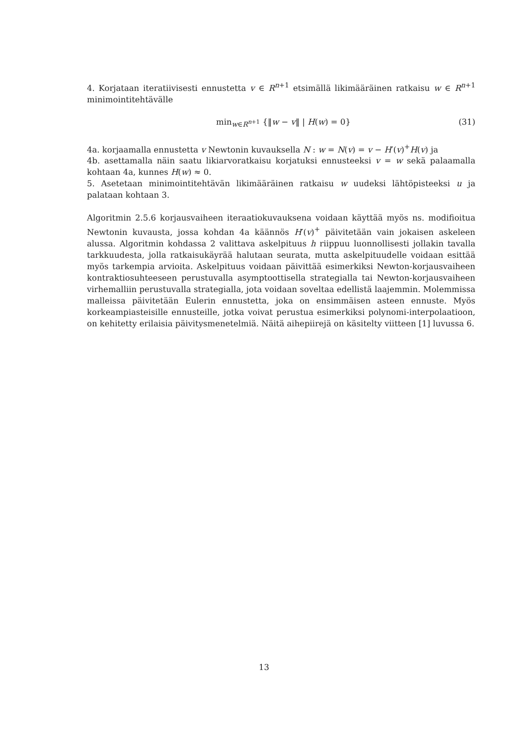4. Korjataan iteratiivisesti ennustetta v ∈ R<sup>n+1</sup> etsimällä likimääräinen ratkaisu w ∈ R<sup>n+1</sup> minimointitehtävälle
min<sub>w∈R<sup>n+1</sup></sub> {‖w − v‖ | H(w) = 0} (31)
4a. korjaamalla ennustetta v Newtonin kuvauksella N : w = N(v) = v − H′(v)<sup>+</sup>H(v) ja
4b. asettamalla näin saatu likiarvoratkaisu korjatuksi ennusteeksi v = w sekä palaamalla kohtaan 4a, kunnes H(w) ≈ 0.
5. Asetetaan minimointitehtävän likimääräinen ratkaisu w uudeksi lähtöpisteeksi u ja palataan kohtaan 3.
Algoritmin 2.5.6 korjausvaiheen iteraatiokuvauksena voidaan käyttää myös ns. modifioitua Newtonin kuvausta, jossa kohdan 4a käännös H′(v)<sup>+</sup> päivitetään vain jokaisen askeleen alussa. Algoritmin kohdassa 2 valittava askelpituus h riippuu luonnollisesti jollakin tavalla tarkkuudesta, jolla ratkaisukäyrää halutaan seurata, mutta askelpituudelle voidaan esittää myös tarkempia arvioita. Askelpituus voidaan päivittää esimerkiksi Newton-korjausvaiheen kontraktiosuhteeseen perustuvalla asymptoottisella strategialla tai Newton-korjausvaiheen virhemalliin perustuvalla strategialla, jota voidaan soveltaa edellistä laajemmin. Molemmissa malleissa päivitetään Eulerin ennustetta, joka on ensimmäisen asteen ennuste. Myös korkeampiasteisille ennusteille, jotka voivat perustua esimerkiksi polynomi-interpolaatioon, on kehitetty erilaisia päivitysmenetelmiä. Näitä aihepiirejä on käsitelty viitteen [1] luvussa 6.
13